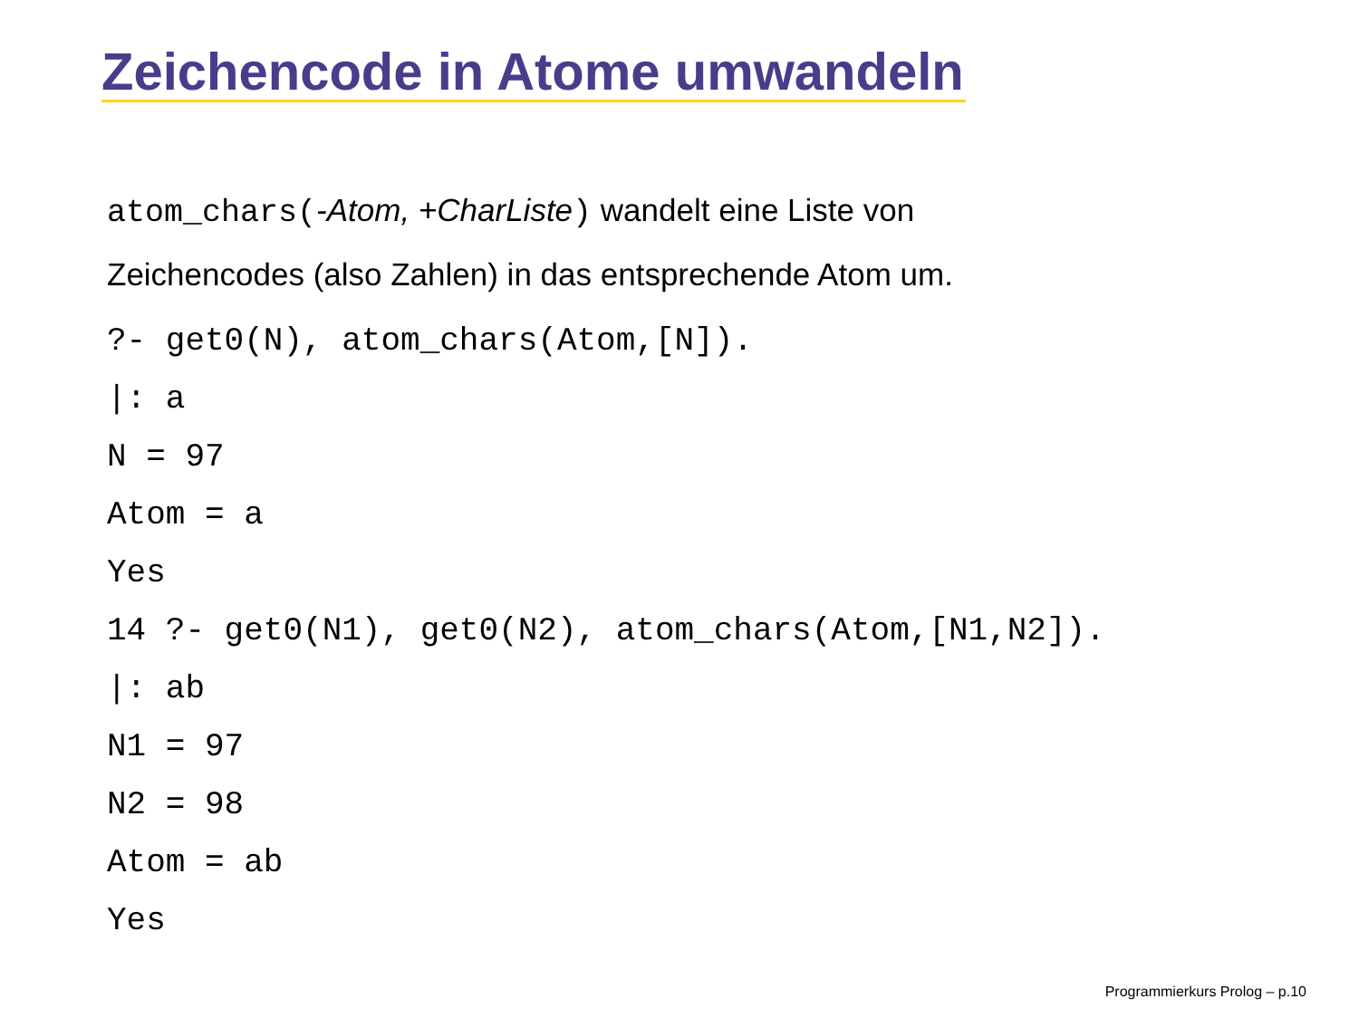Zeichencode in Atome umwandeln
atom_chars(-Atom, +CharListe) wandelt eine Liste von
Zeichencodes (also Zahlen) in das entsprechende Atom um.
?- get0(N), atom_chars(Atom,[N]).
|: a
N = 97
Atom = a
Yes
14 ?- get0(N1), get0(N2), atom_chars(Atom,[N1,N2]).
|: ab
N1 = 97
N2 = 98
Atom = ab
Yes
Programmierkurs Prolog – p.10